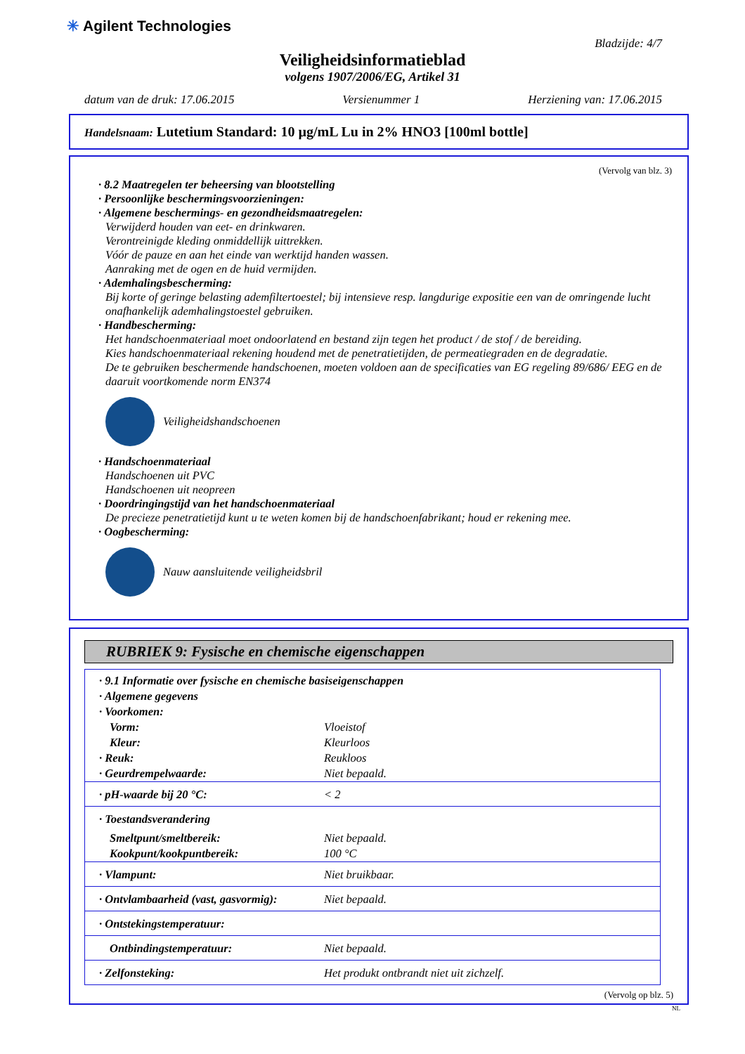✳ Agilent Technologies
Bladzijde: 4/7
Veiligheidsinformatieblad
volgens 1907/2006/EG, Artikel 31
datum van de druk: 17.06.2015 Versienummer 1 Herziening van: 17.06.2015
Handelsnaam: Lutetium Standard: 10 µg/mL Lu in 2% HNO3 [100ml bottle]
(Vervolg van blz. 3)
· 8.2 Maatregelen ter beheersing van blootstelling
· Persoonlijke beschermingsvoorzieningen:
· Algemene beschermings- en gezondheidsmaatregelen:
Verwijderd houden van eet- en drinkwaren.
Verontreinigde kleding onmiddellijk uittrekken.
Vóór de pauze en aan het einde van werktijd handen wassen.
Aanraking met de ogen en de huid vermijden.
· Ademhalingsbescherming:
Bij korte of geringe belasting ademfiltertoestel; bij intensieve resp. langdurige expositie een van de omringende lucht onafhankelijk ademhalingstoestel gebruiken.
· Handbescherming:
Het handschoenmateriaal moet ondoorlatend en bestand zijn tegen het product / de stof / de bereiding.
Kies handschoenmateriaal rekening houdend met de penetratietijden, de permeatiegraden en de degradatie.
De te gebruiken beschermende handschoenen, moeten voldoen aan de specificaties van EG regeling 89/686/ EEG en de daaruit voortkomende norm EN374
Veiligheidshandschoenen
· Handschoenmateriaal
Handschoenen uit PVC
Handschoenen uit neopreen
· Doordringingstijd van het handschoenmateriaal
De precieze penetratietijd kunt u te weten komen bij de handschoenfabrikant; houd er rekening mee.
· Oogbescherming:
Nauw aansluitende veiligheidsbril
RUBRIEK 9: Fysische en chemische eigenschappen
| · 9.1 Informatie over fysische en chemische basiseigenschappen | |
| · Algemene gegevens | |
| · Voorkomen: | |
| Vorm: | Vloeistof |
| Kleur: | Kleurloos |
| · Reuk: | Reukloos |
| · Geurdrempelwaarde: | Niet bepaald. |
| · pH-waarde bij 20 °C: | < 2 |
| · Toestandsverandering | |
| Smeltpunt/smeltbereik: | Niet bepaald. |
| Kookpunt/kookpuntbereik: | 100 °C |
| · Vlampunt: | Niet bruikbaar. |
| · Ontvlambaarheid (vast, gasvormig): | Niet bepaald. |
| · Ontstekingstemperatuur: | |
| Ontbindingstemperatuur: | Niet bepaald. |
| · Zelfonsteking: | Het produkt ontbrandt niet uit zichzelf. |
(Vervolg op blz. 5)
NL